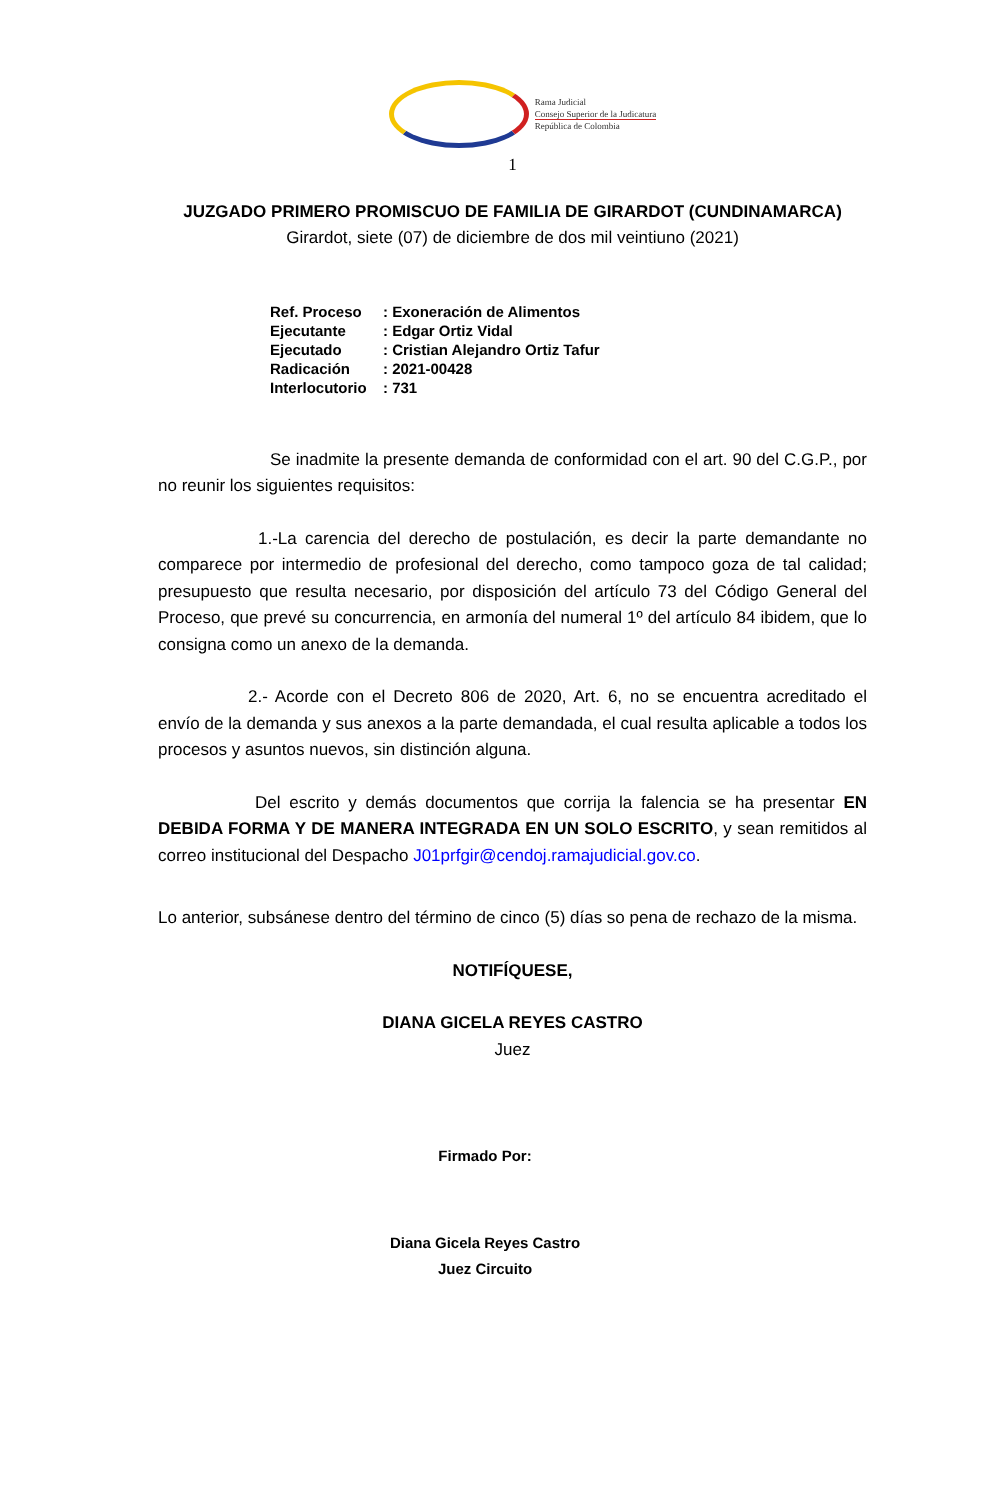Rama Judicial
Consejo Superior de la Judicatura
República de Colombia
1
JUZGADO PRIMERO PROMISCUO DE FAMILIA DE GIRARDOT (CUNDINAMARCA)
Girardot, siete (07) de diciembre de dos mil veintiuno (2021)
| Ref. Proceso | : Exoneración de Alimentos |
| Ejecutante | : Edgar Ortiz Vidal |
| Ejecutado | : Cristian Alejandro Ortiz Tafur |
| Radicación | : 2021-00428 |
| Interlocutorio | : 731 |
Se inadmite la presente demanda de conformidad con el art. 90 del C.G.P., por no reunir los siguientes requisitos:
1.-La carencia del derecho de postulación, es decir la parte demandante no comparece por intermedio de profesional del derecho, como tampoco goza de tal calidad; presupuesto que resulta necesario, por disposición del artículo 73 del Código General del Proceso, que prevé su concurrencia, en armonía del numeral 1º del artículo 84 ibidem, que lo consigna como un anexo de la demanda.
2.- Acorde con el Decreto 806 de 2020, Art. 6, no se encuentra acreditado el envío de la demanda y sus anexos a la parte demandada, el cual resulta aplicable a todos los procesos y asuntos nuevos, sin distinción alguna.
Del escrito y demás documentos que corrija la falencia se ha presentar EN DEBIDA FORMA Y DE MANERA INTEGRADA EN UN SOLO ESCRITO, y sean remitidos al correo institucional del Despacho J01prfgir@cendoj.ramajudicial.gov.co.
Lo anterior, subsánese dentro del término de cinco (5) días so pena de rechazo de la misma.
NOTIFÍQUESE,
DIANA GICELA REYES CASTRO
Juez
Firmado Por:
Diana Gicela Reyes Castro
Juez Circuito